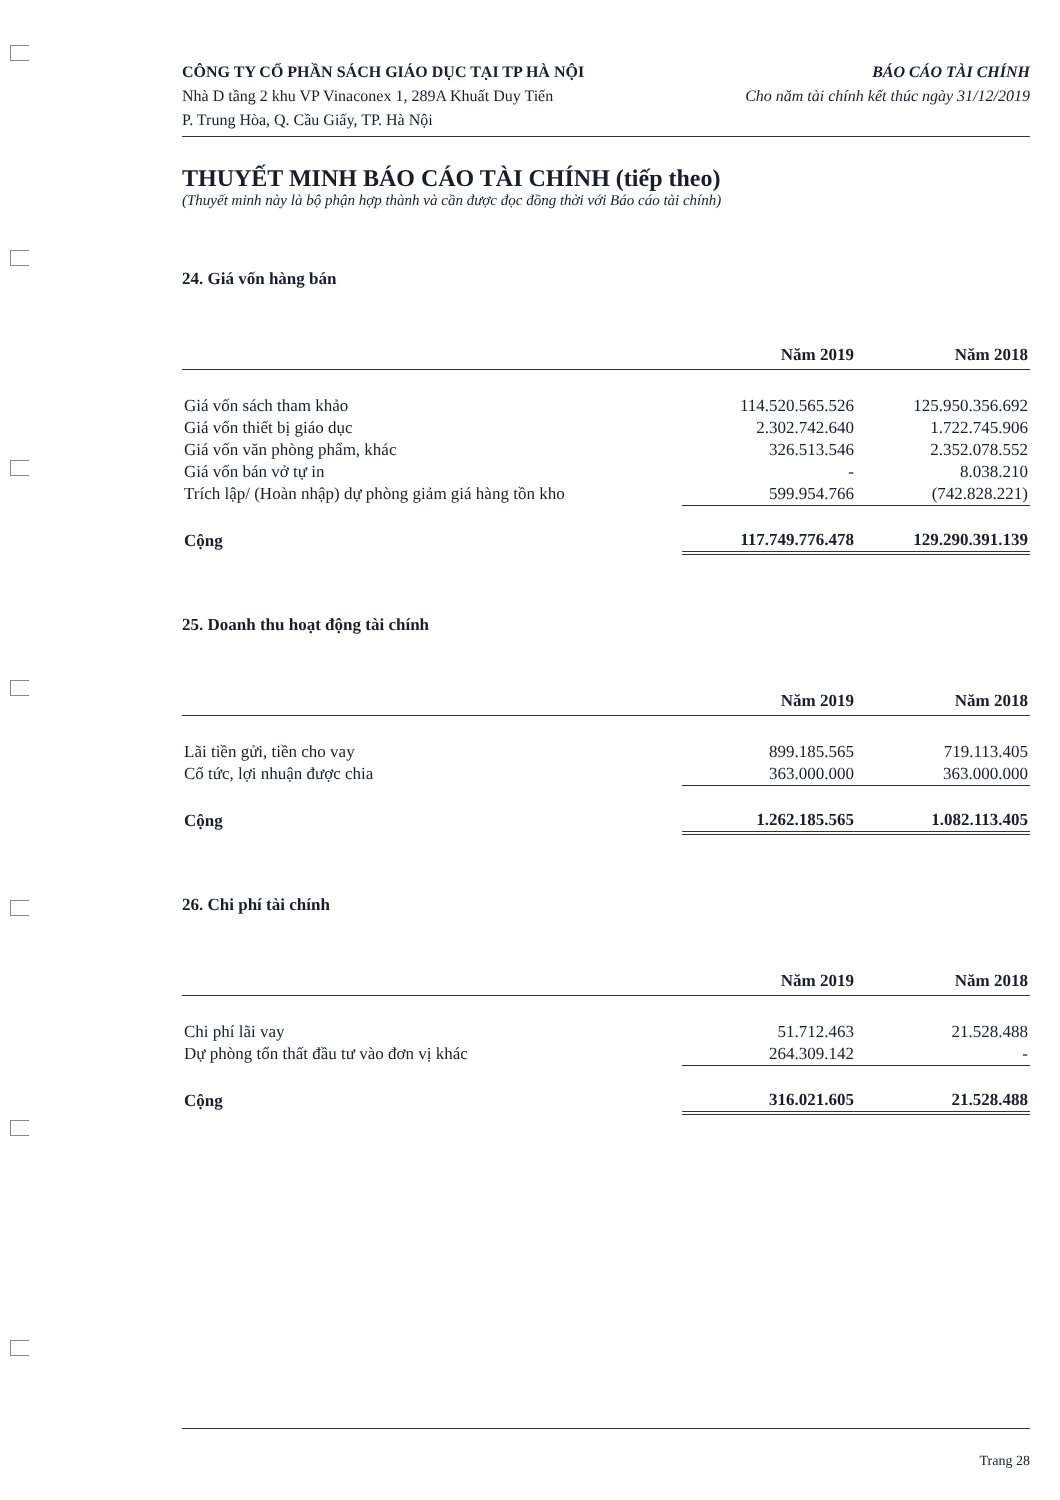CÔNG TY CỔ PHẦN SÁCH GIÁO DỤC TẠI TP HÀ NỘI
Nhà D tầng 2 khu VP Vinaconex 1, 289A Khuất Duy Tiến
P. Trung Hòa, Q. Cầu Giấy, TP. Hà Nội
BÁO CÁO TÀI CHÍNH
Cho năm tài chính kết thúc ngày 31/12/2019
THUYẾT MINH BÁO CÁO TÀI CHÍNH (tiếp theo)
(Thuyết minh này là bộ phận hợp thành và cần được đọc đồng thời với Báo cáo tài chính)
24. Giá vốn hàng bán
| | Năm 2019 | Năm 2018 |
| --- | --- | --- |
| Giá vốn sách tham khảo | 114.520.565.526 | 125.950.356.692 |
| Giá vốn thiết bị giáo dục | 2.302.742.640 | 1.722.745.906 |
| Giá vốn văn phòng phẩm, khác | 326.513.546 | 2.352.078.552 |
| Giá vốn bán vở tự in | - | 8.038.210 |
| Trích lập/ (Hoàn nhập) dự phòng giảm giá hàng tồn kho | 599.954.766 | (742.828.221) |
| Cộng | 117.749.776.478 | 129.290.391.139 |
25. Doanh thu hoạt động tài chính
| | Năm 2019 | Năm 2018 |
| --- | --- | --- |
| Lãi tiền gửi, tiền cho vay | 899.185.565 | 719.113.405 |
| Cổ tức, lợi nhuận được chia | 363.000.000 | 363.000.000 |
| Cộng | 1.262.185.565 | 1.082.113.405 |
26. Chi phí tài chính
| | Năm 2019 | Năm 2018 |
| --- | --- | --- |
| Chi phí lãi vay | 51.712.463 | 21.528.488 |
| Dự phòng tổn thất đầu tư vào đơn vị khác | 264.309.142 | - |
| Cộng | 316.021.605 | 21.528.488 |
Trang 28